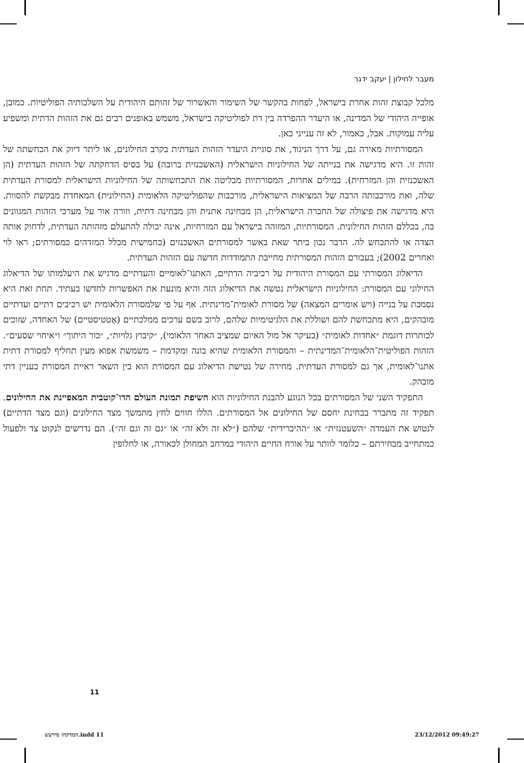מעבר לחילון | יעקב ידגר
מלכל קבוצת זהות אחרת בישראל, לפחות בהקשר של השימור והאשרור של זהותם היהודית על השלכותיה הפוליטיות. כמובן, אופייה היהודי של המדינה, או היעדר ההפרדה בין דת לפוליטיקה בישראל, משמש באופנים רבים גם את הזהות הדתית ומשפיע עליה עמוקות. אבל, כאמור, לא זה ענייני כאן.
המסורתיות מאירה גם, על דרך הניגוד, את סוגיית היעדר הזהות העדתית בקרב החילונים, או ליתר דיוק את הכחשתה של זהות זו. היא מדגישה את בנייתה של החילוניות הישראלית (האשכנזית ברובה) על בסיס הדחקתה של הזהות העדתית (הן האשכנזית והן המזרחית). במילים אחרות, המסורתיות מבליטה את התכחשותה של החילוניות הישראלית למסורת העדתית שלה, ואת מורכבותה הרבה של המציאות הישראלית, מורכבות שהפוליטיקה הלאומית (החילונית) המאחדת מבקשת להסוות. היא מדגישה את פיצולה של החברה הישראלית, הן מבחינה אתנית והן מבחינה דתית, וזורה אור על מערכי הזהות המגוונים בה, בכללם הזהות החילונית. המסורתיות, המזוהה בישראל עם המזרחיות, אינה יכולה להתעלם מזהותה העדתית, לדחוק אותה הצדה או להתכחש לה. הדבר נכון ביתר שאת באשר למסורתים האשכנזים (כחמישית מכלל המזדהים כמסורתים; ראו לוי ואחרים 2002); בעבורם הזהות המסורתית מחייבת התמודדות חדשה עם הזהות העדתית.
הדיאלוג המסורתי עם המסורת היהודית על רכיביה הדתיים, האתנו־לאומיים והעדתיים מדגיש את היעלמותו של הדיאלוג החילוני עם המסורת: החילוניות הישראלית נטשה את הדיאלוג הזה והיא מונעת את האפשרות לחדשו בעתיד. תחת זאת היא נסמכת על בנייה (ויש אומרים המצאה) של מסורת לאומית־מדינתית. אף על פי שלמסורת הלאומית יש רכיבים דתיים ועדתיים מובהקים, היא מתכחשת להם ושוללת את הלגיטימיות שלהם, לרוב בשם ערכים ממלכתיים (אֶטטיסטיים) של האחדה, שזוכים לכותרות דוגמת ״אחדות לאומית״ (בעיקר אל מול האיום שמציב האחר הלאומי), ״קיבוץ גלויות״, ״כור היתוך״ ו״איחוי שסעים״. הזהות הפוליטית־הלאומית־המדינתית – והמסורת הלאומית שהיא בונה ומקדמת – משמשת אפוא מעין תחליף למסורת דתית אתנו־לאומית, אך גם למסורת העדתית. מחירה של נטישת הדיאלוג עם המסורת הוא בין השאר ראיית המסורת כעניין דתי מובהק.
התפקיד השני של המסורתים בכל הנוגע להבנת החילוניות הוא חשיפת תמונת העולם הדו־קוטבית המאפיינת את החילונים. תפקיד זה מתברר בבחינת יחסם של החילונים אל המסורתים. הללו חווים לחץ מתמשך מצד החילונים (וגם מצד הדתיים) לנטוש את העמדה ״השעטנזית״ או ״ההיברידית״ שלהם (״לא זה ולא זה״ או ״גם זה וגם זה״). הם נדרשים לנקוט צד ולפעול כמתחייב מבחירתם – כלומר לוותר על אורח החיים היהודי במרחב המחולן לכאורה, או לחלופין
11
המדקהו מירעש.indd 11 23/12/2012 09:49:27